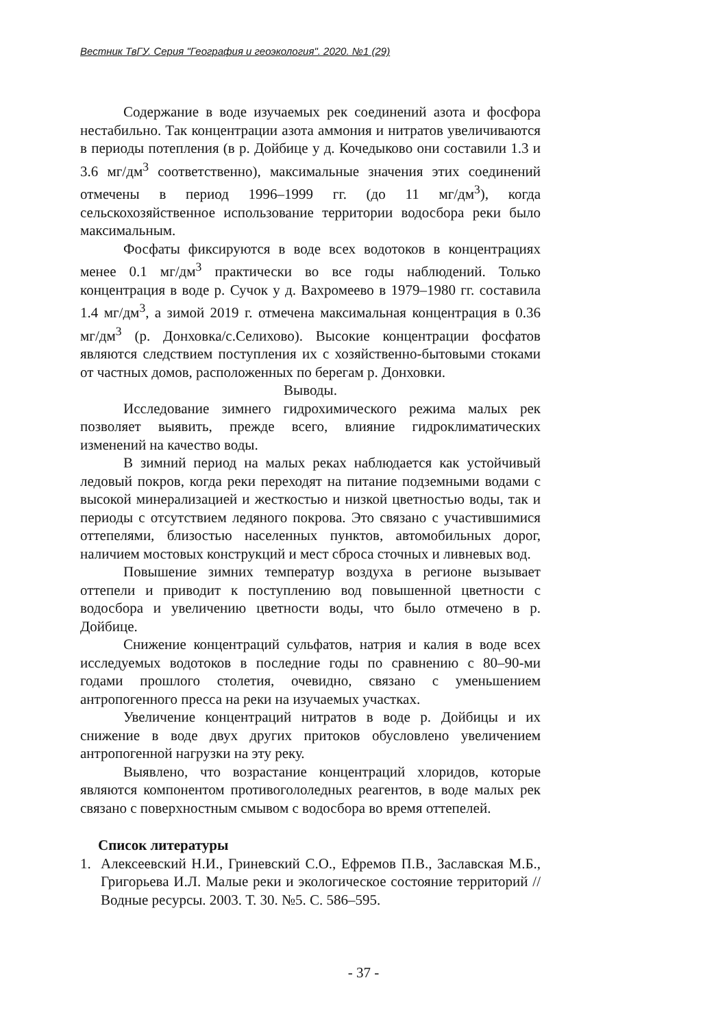Вестник ТвГУ. Серия "География и геоэкология". 2020. №1 (29)
Содержание в воде изучаемых рек соединений азота и фосфора нестабильно. Так концентрации азота аммония и нитратов увеличиваются в периоды потепления (в р. Дойбице у д. Кочедыково они составили 1.3 и 3.6 мг/дм<sup>3</sup> соответственно), максимальные значения этих соединений отмечены в период 1996–1999 гг. (до 11 мг/дм<sup>3</sup>), когда сельскохозяйственное использование территории водосбора реки было максимальным.
Фосфаты фиксируются в воде всех водотоков в концентрациях менее 0.1 мг/дм<sup>3</sup> практически во все годы наблюдений. Только концентрация в воде р. Сучок у д. Вахромеево в 1979–1980 гг. составила 1.4 мг/дм<sup>3</sup>, а зимой 2019 г. отмечена максимальная концентрация в 0.36 мг/дм<sup>3</sup> (р. Донховка/с.Селихово). Высокие концентрации фосфатов являются следствием поступления их с хозяйственно-бытовыми стоками от частных домов, расположенных по берегам р. Донховки.
Выводы.
Исследование зимнего гидрохимического режима малых рек позволяет выявить, прежде всего, влияние гидроклиматических изменений на качество воды.
В зимний период на малых реках наблюдается как устойчивый ледовый покров, когда реки переходят на питание подземными водами с высокой минерализацией и жесткостью и низкой цветностью воды, так и периоды с отсутствием ледяного покрова. Это связано с участившимися оттепелями, близостью населенных пунктов, автомобильных дорог, наличием мостовых конструкций и мест сброса сточных и ливневых вод.
Повышение зимних температур воздуха в регионе вызывает оттепели и приводит к поступлению вод повышенной цветности с водосбора и увеличению цветности воды, что было отмечено в р. Дойбице.
Снижение концентраций сульфатов, натрия и калия в воде всех исследуемых водотоков в последние годы по сравнению с 80–90-ми годами прошлого столетия, очевидно, связано с уменьшением антропогенного пресса на реки на изучаемых участках.
Увеличение концентраций нитратов в воде р. Дойбицы и их снижение в воде двух других притоков обусловлено увеличением антропогенной нагрузки на эту реку.
Выявлено, что возрастание концентраций хлоридов, которые являются компонентом противогололедных реагентов, в воде малых рек связано с поверхностным смывом с водосбора во время оттепелей.
Список литературы
1. Алексеевский Н.И., Гриневский С.О., Ефремов П.В., Заславская М.Б., Григорьева И.Л. Малые реки и экологическое состояние территорий // Водные ресурсы. 2003. Т. 30. №5. С. 586–595.
- 37 -